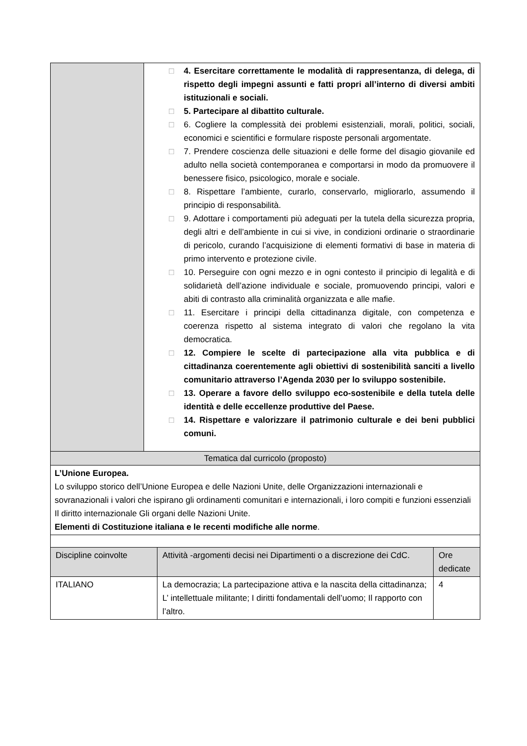| | □ 4. Esercitare correttamente le modalità di rappresentanza, di delega, di rispetto degli impegni assunti e fatti propri all’interno di diversi ambiti istituzionali e sociali. □ 5. Partecipare al dibattito culturale. □ 6. Cogliere la complessità dei problemi esistenziali, morali, politici, sociali, economici e scientifici e formulare risposte personali argomentate. □ 7. Prendere coscienza delle situazioni e delle forme del disagio giovanile ed adulto nella società contemporanea e comportarsi in modo da promuovere il benessere fisico, psicologico, morale e sociale. □ 8. Rispettare l’ambiente, curarlo, conservarlo, migliorarlo, assumendo il principio di responsabilità. □ 9. Adottare i comportamenti più adeguati per la tutela della sicurezza propria, degli altri e dell’ambiente in cui si vive, in condizioni ordinarie o straordinarie di pericolo, curando l’acquisizione di elementi formativi di base in materia di primo intervento e protezione civile. □ 10. Perseguire con ogni mezzo e in ogni contesto il principio di legalità e di solidarietà dell’azione individuale e sociale, promuovendo principi, valori e abiti di contrasto alla criminalità organizzata e alle mafie. □ 11. Esercitare i principi della cittadinanza digitale, con competenza e coerenza rispetto al sistema integrato di valori che regolano la vita democratica. □ 12. Compiere le scelte di partecipazione alla vita pubblica e di cittadinanza coerentemente agli obiettivi di sostenibilità sanciti a livello comunitario attraverso l’Agenda 2030 per lo sviluppo sostenibile. □ 13. Operare a favore dello sviluppo eco-sostenibile e della tutela delle identità e delle eccellenze produttive del Paese. □ 14. Rispettare e valorizzare il patrimonio culturale e dei beni pubblici comuni. |
| Tematica dal curricolo (proposto) | |
| L’Unione Europea. Lo sviluppo storico dell’Unione Europea e delle Nazioni Unite, delle Organizzazioni internazionali e sovranazionali i valori che ispirano gli ordinamenti comunitari e internazionali, i loro compiti e funzioni essenziali Il diritto internazionale Gli organi delle Nazioni Unite. Elementi di Costituzione italiana e le recenti modifiche alle norme . | |
| Discipline coinvolte | Attività -argomenti decisi nei Dipartimenti o a discrezione dei CdC. | Ore dedicate |
| ITALIANO | La democrazia; La partecipazione attiva e la nascita della cittadinanza; L’ intellettuale militante; I diritti fondamentali dell’uomo; Il rapporto con l’altro. | 4 |